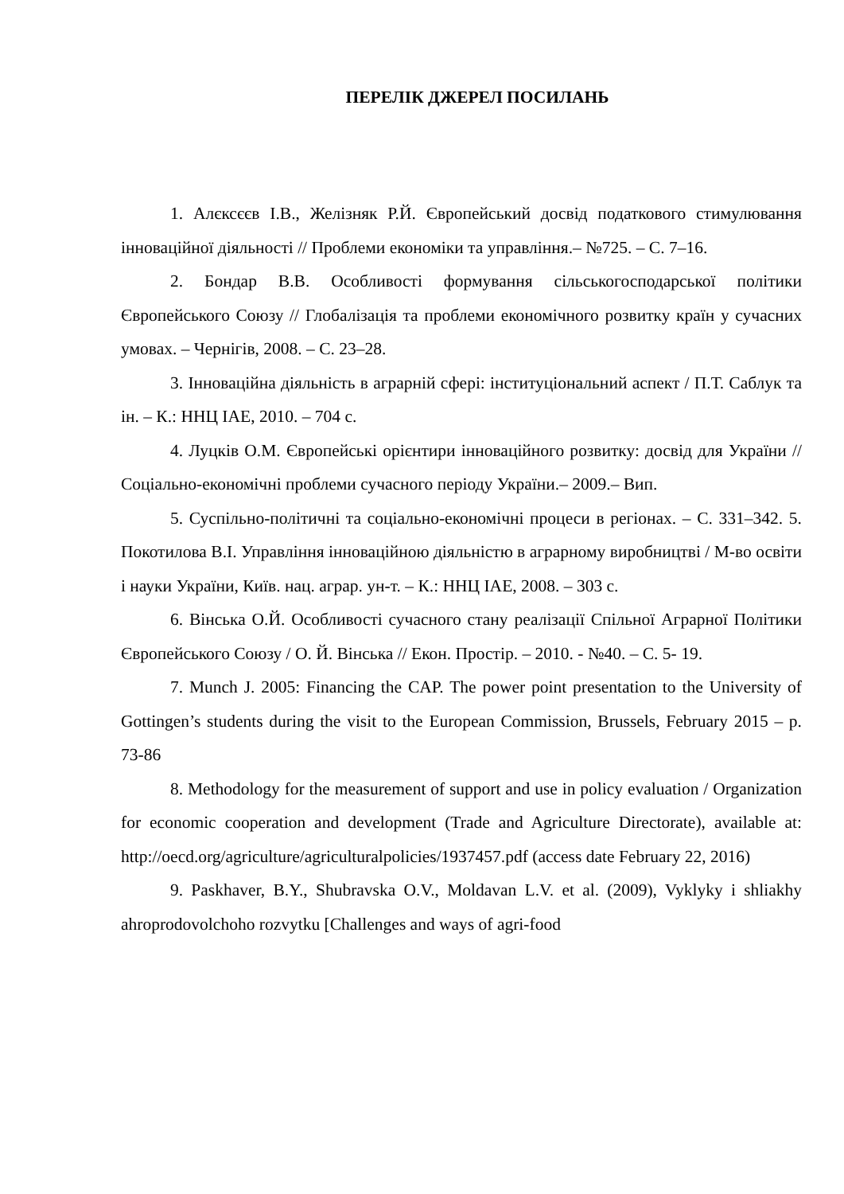ПЕРЕЛІК ДЖЕРЕЛ ПОСИЛАНЬ
1. Алєксєєв І.В., Желізняк Р.Й. Європейський досвід податкового стимулювання інноваційної діяльності // Проблеми економіки та управління.– №725. – С. 7–16.
2. Бондар В.В. Особливості формування сільськогосподарської політики Європейського Союзу // Глобалізація та проблеми економічного розвитку країн у сучасних умовах. – Чернігів, 2008. – С. 23–28.
3. Інноваційна діяльність в аграрній сфері: інституціональний аспект / П.Т. Саблук та ін. – К.: ННЦ ІАЕ, 2010. – 704 с.
4. Луцків О.М. Європейські орієнтири інноваційного розвитку: досвід для України // Соціально-економічні проблеми сучасного періоду України.– 2009.– Вип.
5. Суспільно-політичні та соціально-економічні процеси в регіонах. – С. 331–342. 5. Покотилова В.І. Управління інноваційною діяльністю в аграрному виробництві / М-во освіти і науки України, Київ. нац. аграр. ун-т. – К.: ННЦ ІАЕ, 2008. – 303 с.
6. Вінська О.Й. Особливості сучасного стану реалізації Спільної Аграрної Політики Європейського Союзу / О. Й. Вінська // Екон. Простір. – 2010. - №40. – С. 5- 19.
7. Munch J. 2005: Financing the CAP. The power point presentation to the University of Gottingen’s students during the visit to the European Commission, Brussels, February 2015 – p. 73-86
8. Methodology for the measurement of support and use in policy evaluation / Organization for economic cooperation and development (Trade and Agriculture Directorate), available at: http://oecd.org/agriculture/agriculturalpolicies/1937457.pdf (access date February 22, 2016)
9. Paskhaver, B.Y., Shubravska O.V., Moldavan L.V. et al. (2009), Vyklyky i shliakhy ahroprodovolchoho rozvytku [Challenges and ways of agri-food